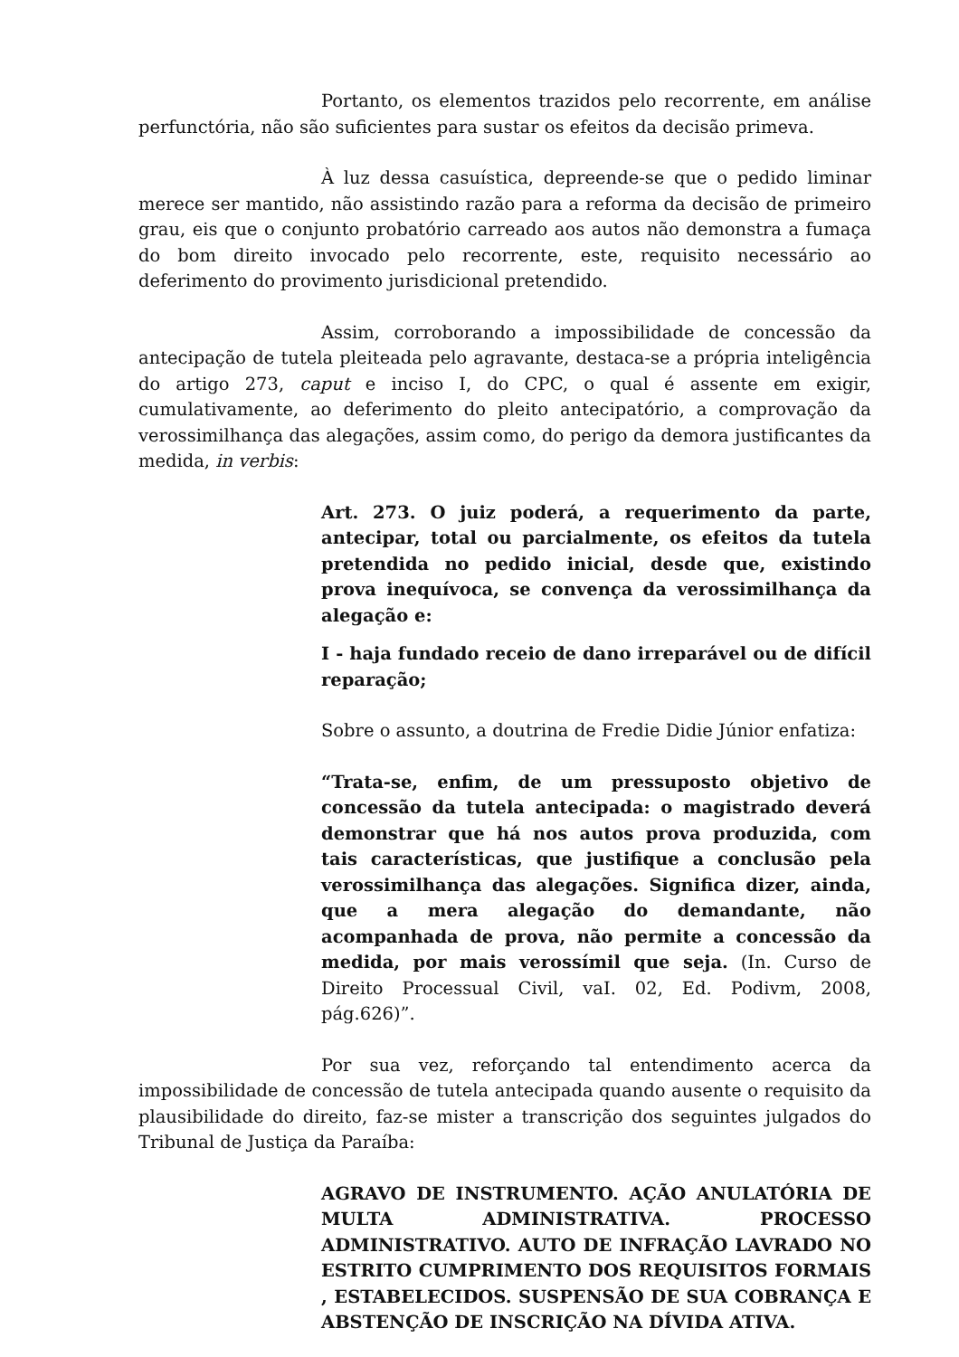Portanto, os elementos trazidos pelo recorrente, em análise perfunctória, não são suficientes para sustar os efeitos da decisão primeva.
À luz dessa casuística, depreende-se que o pedido liminar merece ser mantido, não assistindo razão para a reforma da decisão de primeiro grau, eis que o conjunto probatório carreado aos autos não demonstra a fumaça do bom direito invocado pelo recorrente, este, requisito necessário ao deferimento do provimento jurisdicional pretendido.
Assim, corroborando a impossibilidade de concessão da antecipação de tutela pleiteada pelo agravante, destaca-se a própria inteligência do artigo 273, caput e inciso I, do CPC, o qual é assente em exigir, cumulativamente, ao deferimento do pleito antecipatório, a comprovação da verossimilhança das alegações, assim como, do perigo da demora justificantes da medida, in verbis:
Art. 273. O juiz poderá, a requerimento da parte, antecipar, total ou parcialmente, os efeitos da tutela pretendida no pedido inicial, desde que, existindo prova inequívoca, se convença da verossimilhança da alegação e:
I - haja fundado receio de dano irreparável ou de difícil reparação;
Sobre o assunto, a doutrina de Fredie Didie Júnior enfatiza:
“Trata-se, enfim, de um pressuposto objetivo de concessão da tutela antecipada: o magistrado deverá demonstrar que há nos autos prova produzida, com tais características, que justifique a conclusão pela verossimilhança das alegações. Significa dizer, ainda, que a mera alegação do demandante, não acompanhada de prova, não permite a concessão da medida, por mais verossímil que seja. (In. Curso de Direito Processual Civil, vaI. 02, Ed. Podivm, 2008, pág.626)”.
Por sua vez, reforçando tal entendimento acerca da impossibilidade de concessão de tutela antecipada quando ausente o requisito da plausibilidade do direito, faz-se mister a transcrição dos seguintes julgados do Tribunal de Justiça da Paraíba:
AGRAVO DE INSTRUMENTO. AÇÃO ANULATÓRIA DE MULTA ADMINISTRATIVA. PROCESSO ADMINISTRATIVO. AUTO DE INFRAÇÃO LAVRADO NO ESTRITO CUMPRIMENTO DOS REQUISITOS FORMAIS , ESTABELECIDOS. SUSPENSÃO DE SUA COBRANÇA E ABSTENÇÃO DE INSCRIÇÃO NA DÍVIDA ATIVA.